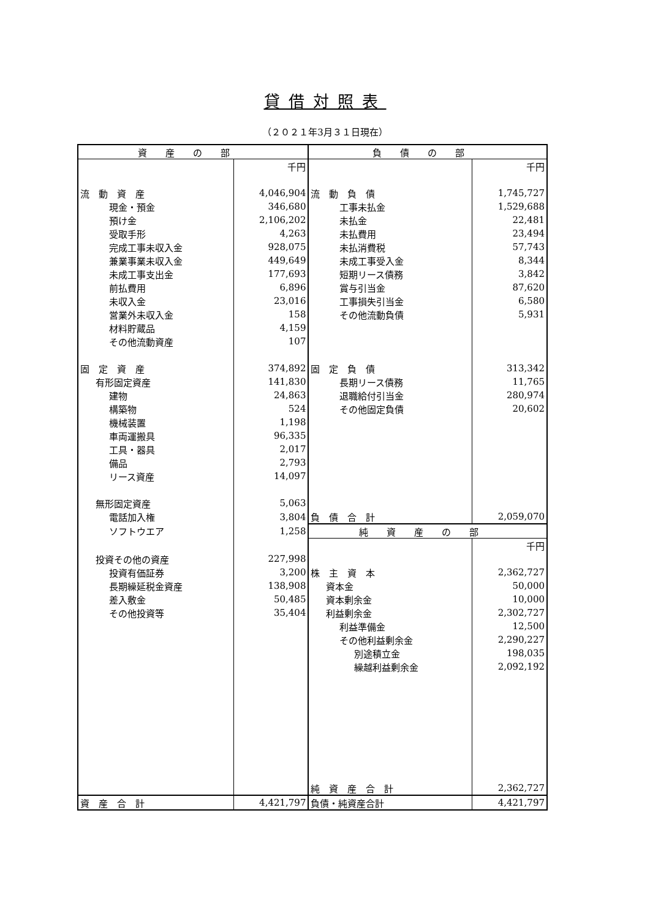貸借対照表
（２０２１年3月３１日現在）
| 資産の部 | | 負債の部 | |
| --- | --- | --- | --- |
| | 千円 | | 千円 |
| 流 動 資 産 | 4,046,904 | 流 動 負 債 | 1,745,727 |
| 現金・預金 | 346,680 | 工事未払金 | 1,529,688 |
| 預け金 | 2,106,202 | 未払金 | 22,481 |
| 受取手形 | 4,263 | 未払費用 | 23,494 |
| 完成工事未収入金 | 928,075 | 未払消費税 | 57,743 |
| 兼業事業未収入金 | 449,649 | 未成工事受入金 | 8,344 |
| 未成工事支出金 | 177,693 | 短期リース債務 | 3,842 |
| 前払費用 | 6,896 | 賞与引当金 | 87,620 |
| 未収入金 | 23,016 | 工事損失引当金 | 6,580 |
| 営業外未収入金 | 158 | その他流動負債 | 5,931 |
| 材料貯蔵品 | 4,159 | | |
| その他流動資産 | 107 | | |
| 固 定 資 産 | 374,892 | 固 定 負 債 | 313,342 |
| 有形固定資産 | 141,830 | 長期リース債務 | 11,765 |
| 建物 | 24,863 | 退職給付引当金 | 280,974 |
| 構築物 | 524 | その他固定負債 | 20,602 |
| 機械装置 | 1,198 | | |
| 車両運搬具 | 96,335 | | |
| 工具・器具 | 2,017 | | |
| 備品 | 2,793 | | |
| リース資産 | 14,097 | | |
| 無形固定資産 | 5,063 | | |
| 電話加入権 | 3,804 | 負 債 合 計 | 2,059,070 |
| ソフトウエア | 1,258 | 純資産の部 | |
| | | | 千円 |
| 投資その他の資産 | 227,998 | | |
| 投資有価証券 | 3,200 | 株 主 資 本 | 2,362,727 |
| 長期繰延税金資産 | 138,908 | 資本金 | 50,000 |
| 差入敷金 | 50,485 | 資本剰余金 | 10,000 |
| その他投資等 | 35,404 | 利益剰余金 | 2,302,727 |
| | | 利益準備金 | 12,500 |
| | | その他利益剰余金 | 2,290,227 |
| | | 別途積立金 | 198,035 |
| | | 繰越利益剰余金 | 2,092,192 |
| | | 純 資 産 合 計 | 2,362,727 |
| 資 産 合 計 | 4,421,797 | 負債・純資産合計 | 4,421,797 |